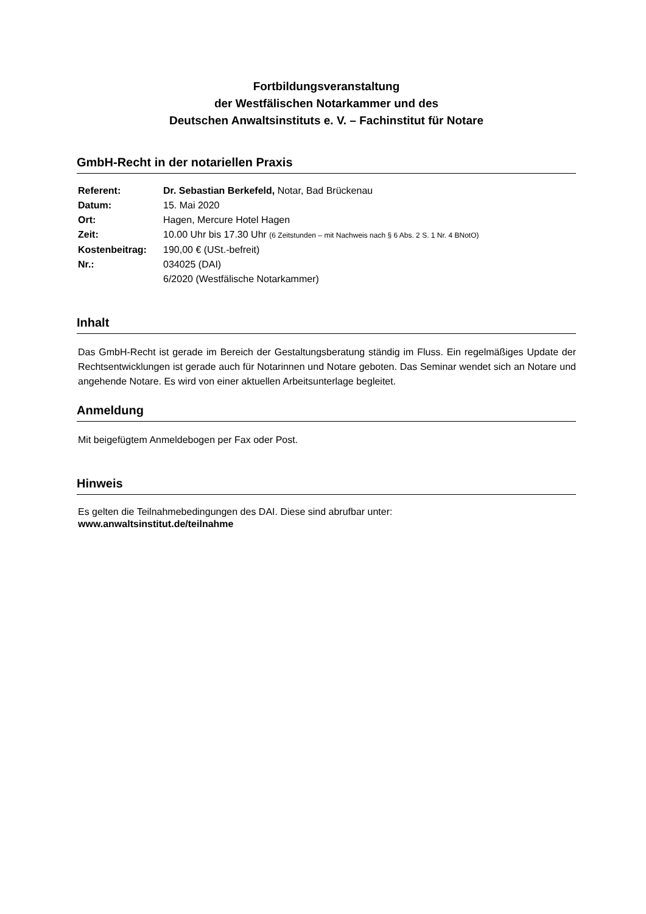Fortbildungsveranstaltung
der Westfälischen Notarkammer und des
Deutschen Anwaltsinstituts e. V. – Fachinstitut für Notare
GmbH-Recht in der notariellen Praxis
| Referent: | Dr. Sebastian Berkefeld, Notar, Bad Brückenau |
| Datum: | 15. Mai 2020 |
| Ort: | Hagen, Mercure Hotel Hagen |
| Zeit: | 10.00 Uhr bis 17.30 Uhr (6 Zeitstunden – mit Nachweis nach § 6 Abs. 2 S. 1 Nr. 4 BNotO) |
| Kostenbeitrag: | 190,00 € (USt.-befreit) |
| Nr.: | 034025 (DAI) 6/2020 (Westfälische Notarkammer) |
Inhalt
Das GmbH-Recht ist gerade im Bereich der Gestaltungsberatung ständig im Fluss. Ein regelmäßiges Update der Rechtsentwicklungen ist gerade auch für Notarinnen und Notare geboten. Das Seminar wendet sich an Notare und angehende Notare. Es wird von einer aktuellen Arbeitsunterlage begleitet.
Anmeldung
Mit beigefügtem Anmeldebogen per Fax oder Post.
Hinweis
Es gelten die Teilnahmebedingungen des DAI. Diese sind abrufbar unter:
www.anwaltsinstitut.de/teilnahme